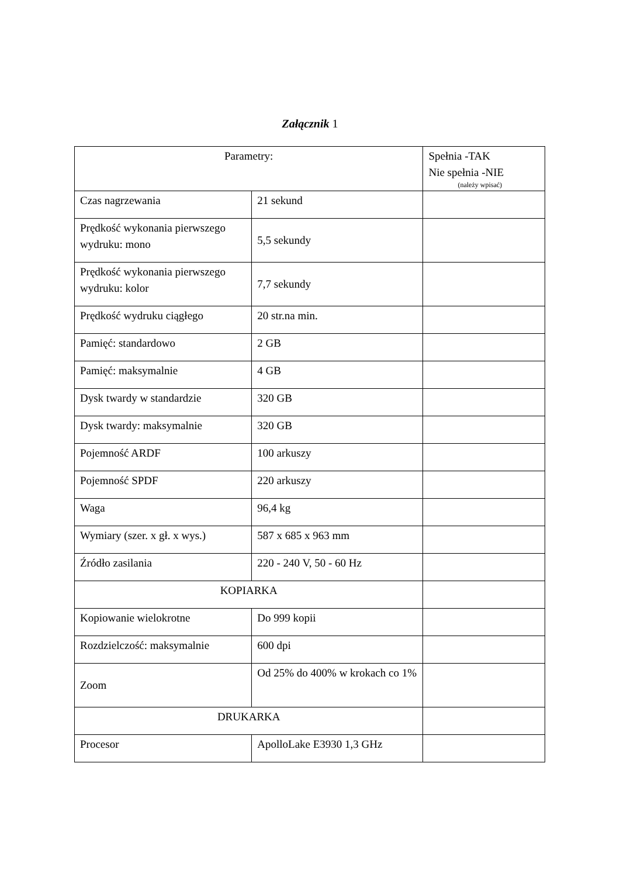Załącznik 1
| Parametry: | | Spełnia -TAK Nie spełnia -NIE (należy wpisać) |
| --- | --- | --- |
| Czas nagrzewania | 21 sekund | |
| Prędkość wykonania pierwszego wydruku: mono | 5,5 sekundy | |
| Prędkość wykonania pierwszego wydruku: kolor | 7,7 sekundy | |
| Prędkość wydruku ciągłego | 20 str.na min. | |
| Pamięć: standardowo | 2 GB | |
| Pamięć: maksymalnie | 4 GB | |
| Dysk twardy w standardzie | 320 GB | |
| Dysk twardy: maksymalnie | 320 GB | |
| Pojemność ARDF | 100 arkuszy | |
| Pojemność SPDF | 220 arkuszy | |
| Waga | 96,4 kg | |
| Wymiary (szer. x gł. x wys.) | 587 x 685 x 963 mm | |
| Źródło zasilania | 220 - 240 V, 50 - 60 Hz | |
| KOPIARKA | | |
| Kopiowanie wielokrotne | Do 999 kopii | |
| Rozdzielczość: maksymalnie | 600 dpi | |
| Zoom | Od 25% do 400% w krokach co 1% | |
| DRUKARKA | | |
| Procesor | ApolloLake E3930 1,3 GHz | |